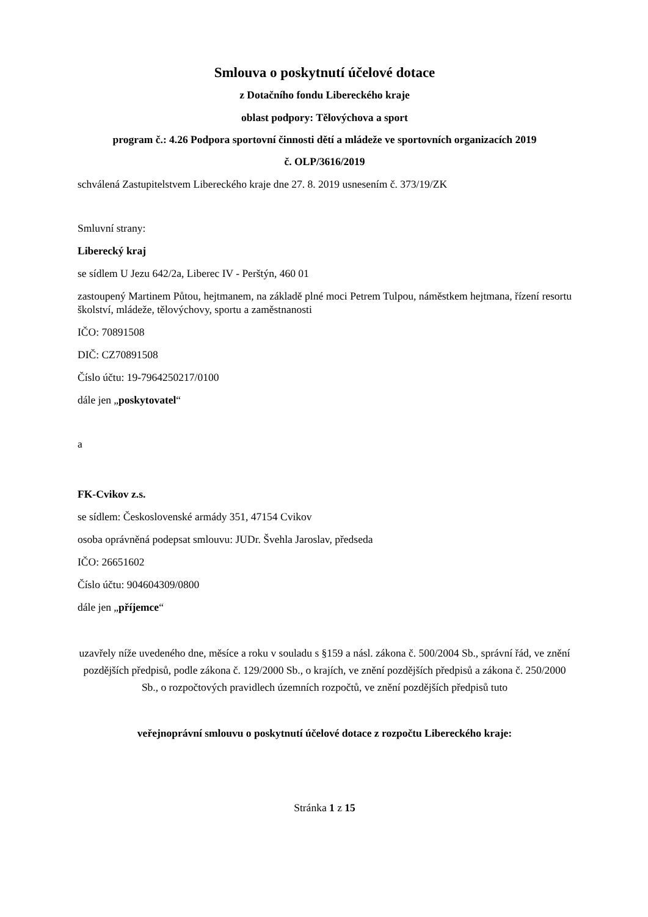Smlouva o poskytnutí účelové dotace
z Dotačního fondu Libereckého kraje
oblast podpory: Tělovýchova a sport
program č.: 4.26 Podpora sportovní činnosti dětí a mládeže ve sportovních organizacích 2019
č. OLP/3616/2019
schválená Zastupitelstvem Libereckého kraje dne 27. 8. 2019 usnesením č. 373/19/ZK
Smluvní strany:
Liberecký kraj
se sídlem U Jezu 642/2a, Liberec IV - Perštýn, 460 01
zastoupený Martinem Půtou, hejtmanem, na základě plné moci Petrem Tulpou, náměstkem hejtmana, řízení resortu školství, mládeže, tělovýchovy, sportu a zaměstnanosti
IČO: 70891508
DIČ: CZ70891508
Číslo účtu: 19-7964250217/0100
dále jen „poskytovatel“
a
FK-Cvikov z.s.
se sídlem: Československé armády 351, 47154 Cvikov
osoba oprávněná podepsat smlouvu: JUDr. Švehla Jaroslav, předseda
IČO: 26651602
Číslo účtu: 904604309/0800
dále jen „příjemce“
uzavřely níže uvedeného dne, měsíce a roku v souladu s §159 a násl. zákona č. 500/2004 Sb., správní řád, ve znění pozdějších předpisů, podle zákona č. 129/2000 Sb., o krajích, ve znění pozdějších předpisů a zákona č. 250/2000 Sb., o rozpočtových pravidlech územních rozpočtů, ve znění pozdějších předpisů tuto
veřejnoprávní smlouvu o poskytnutí účelové dotace z rozpočtu Libereckého kraje:
Stránka 1 z 15